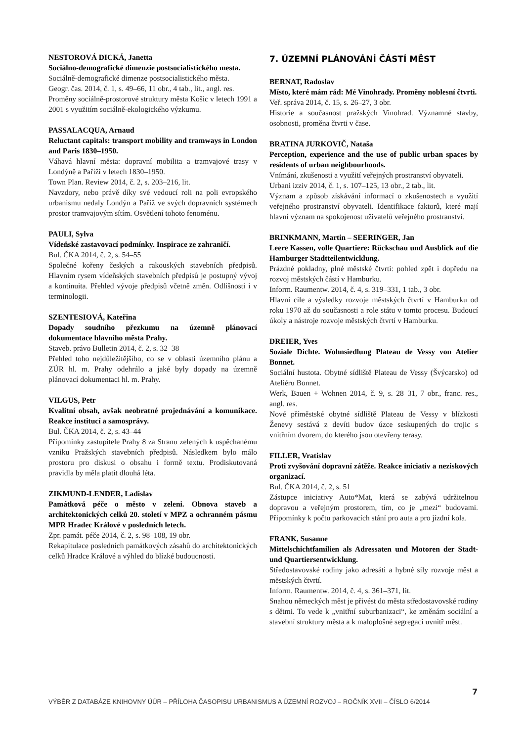NESTOROVÁ DICKÁ, Janetta
Sociálno-demografické dimenzie postsocialistického mesta.
Sociálně-demografické dimenze postsocialistického města.
Geogr. čas. 2014, č. 1, s. 49–66, 11 obr., 4 tab., lit., angl. res.
Proměny sociálně-prostorové struktury města Košic v letech 1991 a 2001 s využitím sociálně-ekologického výzkumu.
PASSALACQUA, Arnaud
Reluctant capitals: transport mobility and tramways in London and Paris 1830–1950.
Váhavá hlavní města: dopravní mobilita a tramvajové trasy v Londýně a Paříži v letech 1830–1950.
Town Plan. Review 2014, č. 2, s. 203–216, lit.
Navzdory, nebo právě díky své vedoucí roli na poli evropského urbanismu nedaly Londýn a Paříž ve svých dopravních systémech prostor tramvajovým sítím. Osvětlení tohoto fenoménu.
PAULI, Sylva
Vídeňské zastavovací podmínky. Inspirace ze zahraničí.
Bul. ČKA 2014, č. 2, s. 54–55
Společné kořeny českých a rakouských stavebních předpisů. Hlavním rysem vídeňských stavebních předpisů je postupný vývoj a kontinuita. Přehled vývoje předpisů včetně změn. Odlišnosti i v terminologii.
SZENTESIOVÁ, Kateřina
Dopady soudního přezkumu na územně plánovací dokumentace hlavního města Prahy.
Staveb. právo Bulletin 2014, č. 2, s. 32–38
Přehled toho nejdůležitějšího, co se v oblasti územního plánu a ZÚR hl. m. Prahy odehrálo a jaké byly dopady na územně plánovací dokumentaci hl. m. Prahy.
VILGUS, Petr
Kvalitní obsah, avšak neobratné projednávání a komunikace. Reakce institucí a samosprávy.
Bul. ČKA 2014, č. 2, s. 43–44
Připomínky zastupitele Prahy 8 za Stranu zelených k uspěchanému vzniku Pražských stavebních předpisů. Následkem bylo málo prostoru pro diskusi o obsahu i formě textu. Prodiskutovaná pravidla by měla platit dlouhá léta.
ZIKMUND-LENDER, Ladislav
Památková péče o město v zeleni. Obnova staveb a architektonických celků 20. století v MPZ a ochranném pásmu MPR Hradec Králové v posledních letech.
Zpr. památ. péče 2014, č. 2, s. 98–108, 19 obr.
Rekapitulace posledních památkových zásahů do architektonických celků Hradce Králové a výhled do blízké budoucnosti.
7. ÚZEMNÍ PLÁNOVÁNÍ ČÁSTÍ MĚST
BERNAT, Radoslav
Místo, které mám rád: Mé Vinohrady. Proměny noblesní čtvrti.
Veř. správa 2014, č. 15, s. 26–27, 3 obr.
Historie a současnost pražských Vinohrad. Významné stavby, osobnosti, proměna čtvrti v čase.
BRATINA JURKOVIČ, Nataša
Perception, experience and the use of public urban spaces by residents of urban neighbourhoods.
Vnímání, zkušenosti a využití veřejných prostranství obyvateli.
Urbani izziv 2014, č. 1, s. 107–125, 13 obr., 2 tab., lit.
Význam a způsob získávání informací o zkušenostech a využití veřejného prostranství obyvateli. Identifikace faktorů, které mají hlavní význam na spokojenost uživatelů veřejného prostranství.
BRINKMANN, Martin – SEERINGER, Jan
Leere Kassen, volle Quartiere: Rückschau und Ausblick auf die Hamburger Stadtteilentwicklung.
Prázdné pokladny, plné městské čtvrti: pohled zpět i dopředu na rozvoj městských částí v Hamburku.
Inform. Raumentw. 2014, č. 4, s. 319–331, 1 tab., 3 obr.
Hlavní cíle a výsledky rozvoje městských čtvrtí v Hamburku od roku 1970 až do současnosti a role státu v tomto procesu. Budoucí úkoly a nástroje rozvoje městských čtvrtí v Hamburku.
DREIER, Yves
Soziale Dichte. Wohnsiedlung Plateau de Vessy von Atelier Bonnet.
Sociální hustota. Obytné sídliště Plateau de Vessy (Švýcarsko) od Ateliéru Bonnet.
Werk, Bauen + Wohnen 2014, č. 9, s. 28–31, 7 obr., franc. res., angl. res.
Nové příměstské obytné sídliště Plateau de Vessy v blízkosti Ženevy sestává z devíti budov úzce seskupených do trojic s vnitřním dvorem, do kterého jsou otevřeny terasy.
FILLER, Vratislav
Proti zvyšování dopravní zátěže. Reakce iniciativ a neziskových organizací.
Bul. ČKA 2014, č. 2, s. 51
Zástupce iniciativy Auto*Mat, která se zabývá udržitelnou dopravou a veřejným prostorem, tím, co je „mezi“ budovami. Připomínky k počtu parkovacích stání pro auta a pro jízdní kola.
FRANK, Susanne
Mittelschichtfamilien als Adressaten und Motoren der Stadt- und Quartiersentwicklung.
Středostavovské rodiny jako adresáti a hybné síly rozvoje měst a městských čtvrtí.
Inform. Raumentw. 2014, č. 4, s. 361–371, lit.
Snahou německých měst je přivést do města středostavovské rodiny s dětmi. To vede k „vnitřní suburbanizaci“, ke změnám sociální a stavební struktury města a k maloplošné segregaci uvnitř měst.
7
VÝBĚR Z DATABÁZE KNIHOVNY ÚÚR – PŘÍLOHA ČASOPISU URBANISMUS A ÚZEMNÍ ROZVOJ – ROČNÍK XVII – ČÍSLO 6/2014